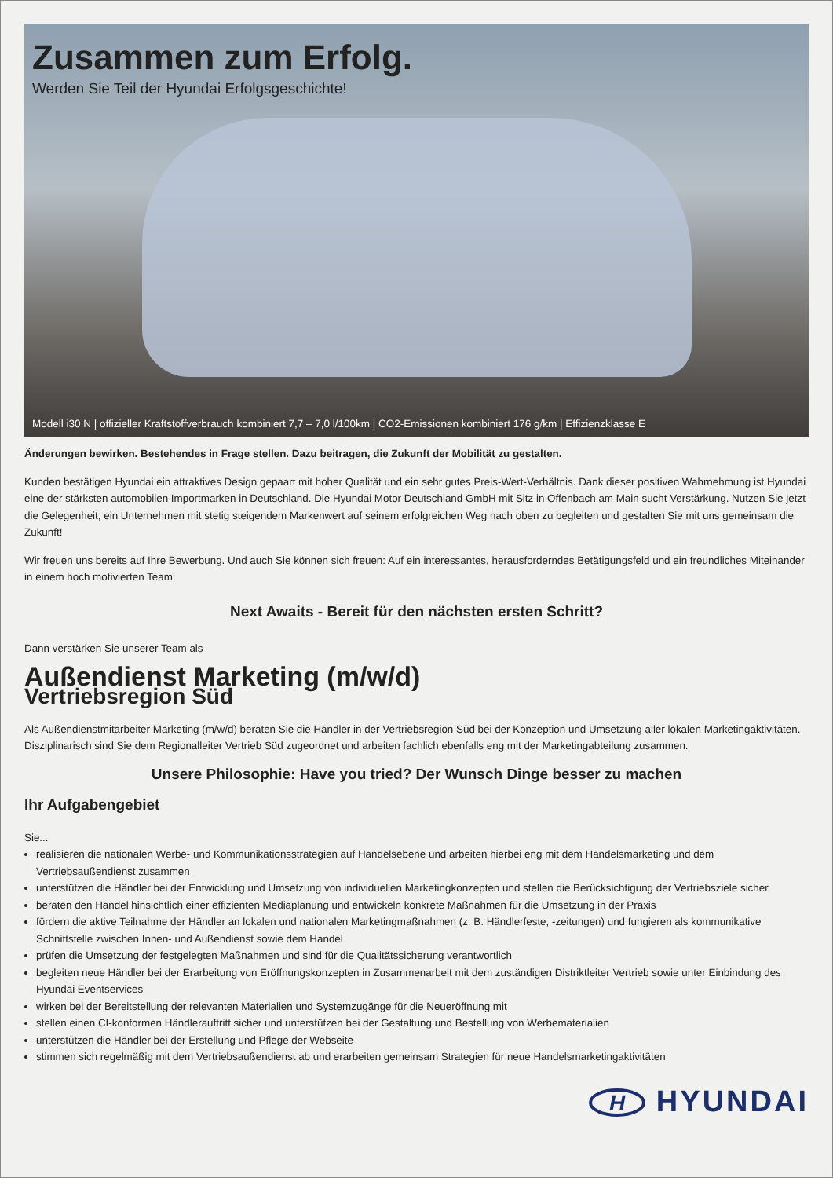Zusammen zum Erfolg.
Werden Sie Teil der Hyundai Erfolgsgeschichte!
Modell i30 N | offizieller Kraftstoffverbrauch kombiniert 7,7 – 7,0 l/100km | CO2-Emissionen kombiniert 176 g/km | Effizienzklasse E
Änderungen bewirken. Bestehendes in Frage stellen. Dazu beitragen, die Zukunft der Mobilität zu gestalten.
Kunden bestätigen Hyundai ein attraktives Design gepaart mit hoher Qualität und ein sehr gutes Preis-Wert-Verhältnis. Dank dieser positiven Wahrnehmung ist Hyundai eine der stärksten automobilen Importmarken in Deutschland. Die Hyundai Motor Deutschland GmbH mit Sitz in Offenbach am Main sucht Verstärkung. Nutzen Sie jetzt die Gelegenheit, ein Unternehmen mit stetig steigendem Markenwert auf seinem erfolgreichen Weg nach oben zu begleiten und gestalten Sie mit uns gemeinsam die Zukunft!
Wir freuen uns bereits auf Ihre Bewerbung. Und auch Sie können sich freuen: Auf ein interessantes, herausforderndes Betätigungsfeld und ein freundliches Miteinander in einem hoch motivierten Team.
Next Awaits - Bereit für den nächsten ersten Schritt?
Dann verstärken Sie unserer Team als
Außendienst Marketing (m/w/d)
Vertriebsregion Süd
Als Außendienstmitarbeiter Marketing (m/w/d) beraten Sie die Händler in der Vertriebsregion Süd bei der Konzeption und Umsetzung aller lokalen Marketingaktivitäten. Disziplinarisch sind Sie dem Regionalleiter Vertrieb Süd zugeordnet und arbeiten fachlich ebenfalls eng mit der Marketingabteilung zusammen.
Unsere Philosophie: Have you tried? Der Wunsch Dinge besser zu machen
Ihr Aufgabengebiet
Sie...
realisieren die nationalen Werbe- und Kommunikationsstrategien auf Handelsebene und arbeiten hierbei eng mit dem Handelsmarketing und dem Vertriebsaußendienst zusammen
unterstützen die Händler bei der Entwicklung und Umsetzung von individuellen Marketingkonzepten und stellen die Berücksichtigung der Vertriebsziele sicher
beraten den Handel hinsichtlich einer effizienten Mediaplanung und entwickeln konkrete Maßnahmen für die Umsetzung in der Praxis
fördern die aktive Teilnahme der Händler an lokalen und nationalen Marketingmaßnahmen (z. B. Händlerfeste, -zeitungen) und fungieren als kommunikative Schnittstelle zwischen Innen- und Außendienst sowie dem Handel
prüfen die Umsetzung der festgelegten Maßnahmen und sind für die Qualitätssicherung verantwortlich
begleiten neue Händler bei der Erarbeitung von Eröffnungskonzepten in Zusammenarbeit mit dem zuständigen Distriktleiter Vertrieb sowie unter Einbindung des Hyundai Eventservices
wirken bei der Bereitstellung der relevanten Materialien und Systemzugänge für die Neueröffnung mit
stellen einen CI-konformen Händlerauftritt sicher und unterstützen bei der Gestaltung und Bestellung von Werbematerialien
unterstützen die Händler bei der Erstellung und Pflege der Webseite
stimmen sich regelmäßig mit dem Vertriebsaußendienst ab und erarbeiten gemeinsam Strategien für neue Handelsmarketingaktivitäten
H
HYUNDAI